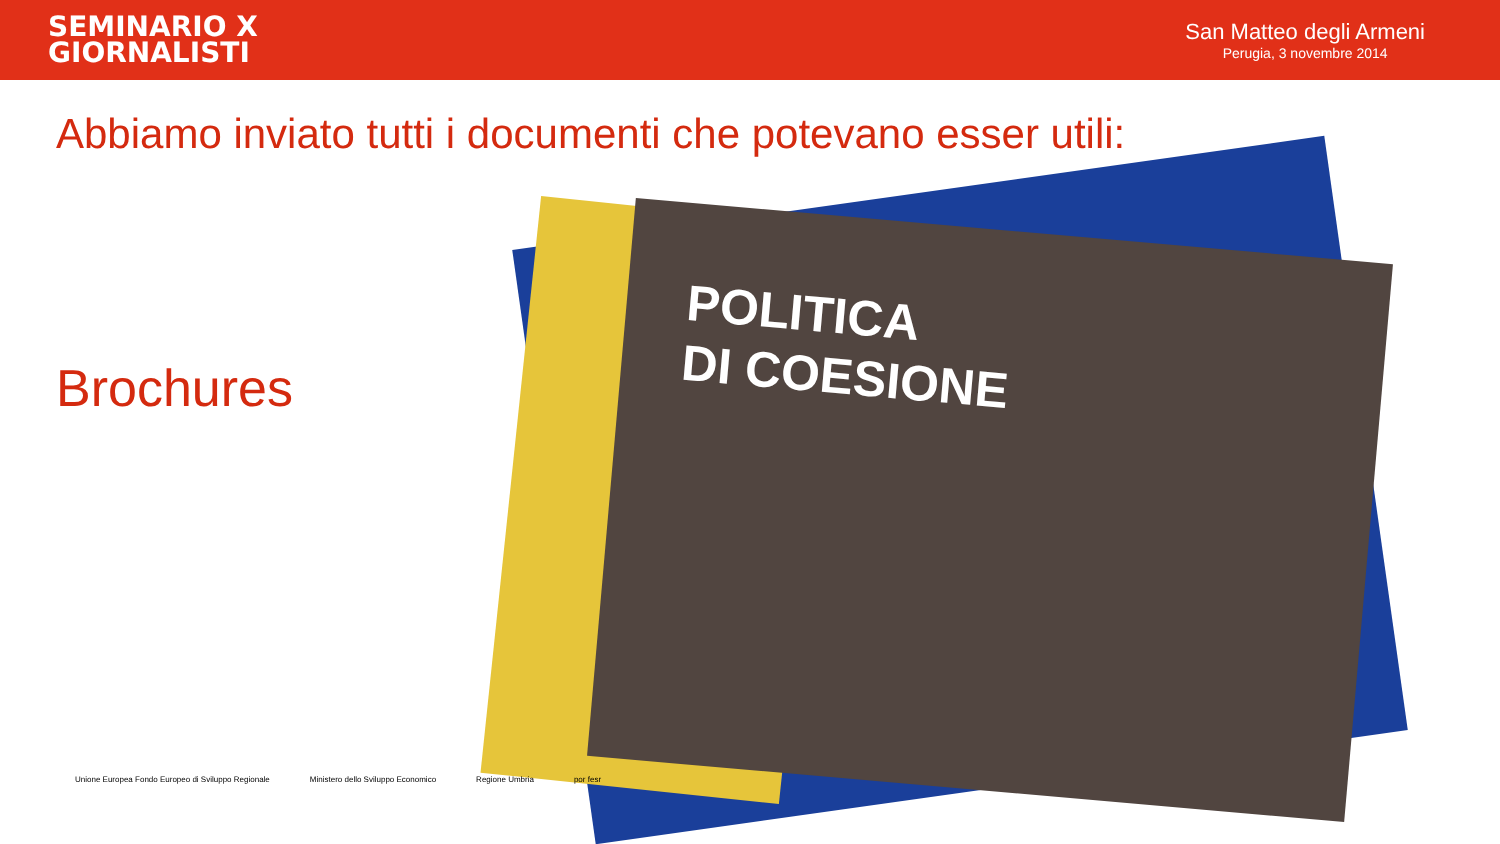SEMINARIO X
GIORNALISTI
San Matteo degli Armeni
Perugia, 3 novembre 2014
Abbiamo inviato tutti i documenti che potevano esser utili:
Brochures
POLITICA
DI COESIONE
Unione Europea Fondo Europeo di Sviluppo Regionale Ministero dello Sviluppo Economico Regione Umbria por fesr